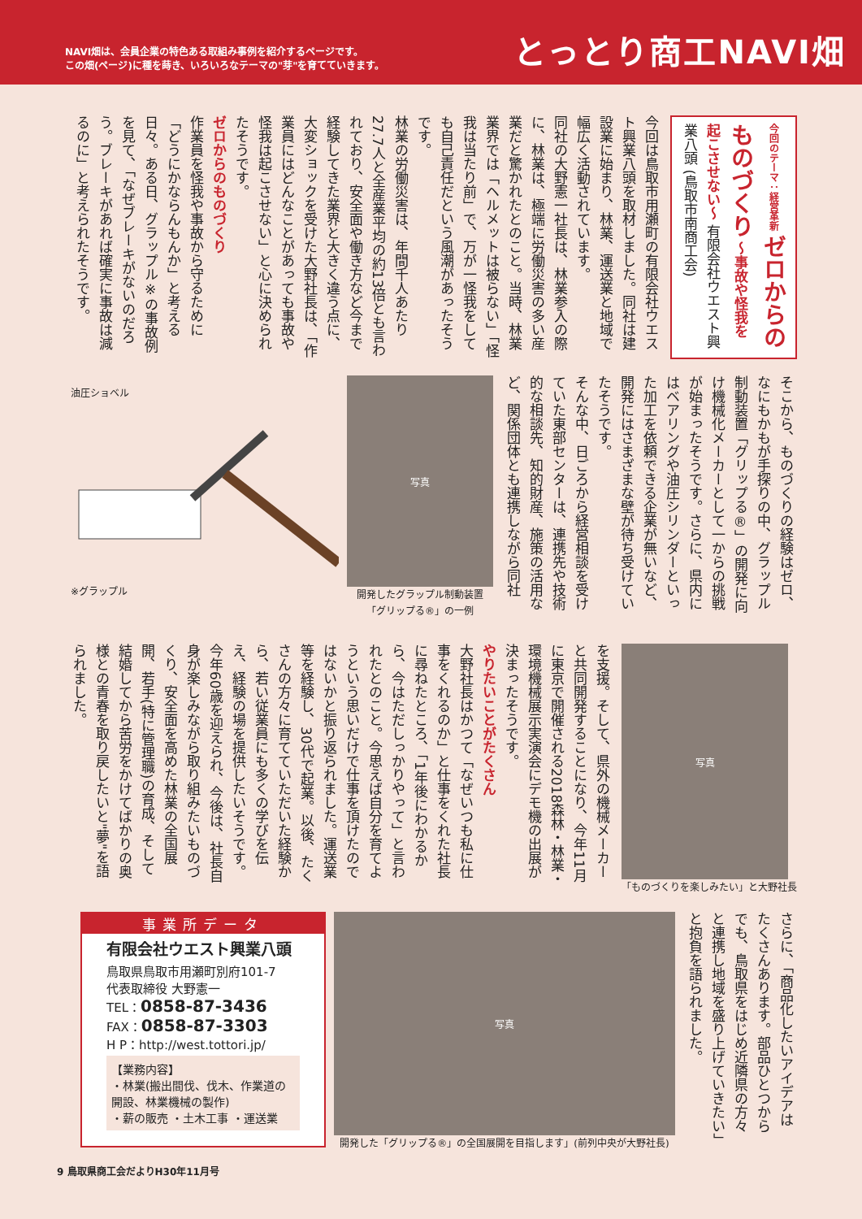NAVI畑は、会員企業の特色ある取組み事例を紹介するページです。
この畑(ページ)に種を蒔き、いろいろなテーマの"芽"を育てていきます。
とっとり商工NAVI畑
今回のテーマ：経営革新 ゼロからの ものづくり ～事故や怪我を起こさせない～ 有限会社ウエスト興業八頭 (鳥取市南商工会)
今回は鳥取市用瀬町の有限会社ウエスト興業八頭を取材しました。同社は建設業に始まり、林業、運送業と地域で幅広く活動されています。
同社の大野憲一社長は、林業参入の際に、林業は、極端に労働災害の多い産業だと驚かれたとのこと。当時、林業業界では「ヘルメットは被らない」「怪我は当たり前」で、万が一怪我をしても自己責任だという風潮があったそうです。
林業の労働災害は、年間千人あたり27.7人と全産業平均の約13倍とも言われており、安全面や働き方など今まで経験してきた業界と大きく違う点に、大変ショックを受けた大野社長は、「作業員にはどんなことがあっても事故や怪我は起こさせない」と心に決められたそうです。
ゼロからのものづくり
作業員を怪我や事故から守るために「どうにかならんもんか」と考える日々。ある日、グラップル※の事故例を見て、「なぜブレーキがないのだろう。ブレーキがあれば確実に事故は減るのに」と考えられたそうです。
そこから、ものづくりの経験はゼロ、なにもかもが手探りの中、グラップル制動装置「グリップる®」の開発に向け機械化メーカーとして一からの挑戦が始まったそうです。さらに、県内にはベアリングや油圧シリンダーといった加工を依頼できる企業が無いなど、開発にはさまざまな壁が待ち受けていたそうです。
そんな中、日ごろから経営相談を受けていた東部センターは、連携先や技術的な相談先、知的財産、施策の活用など、関係団体とも連携しながら同社
写真
開発したグラップル制動装置
「グリップる®」の一例
油圧ショベル
※グラップル
写真
「ものづくりを楽しみたい」と大野社長
を支援。そして、県外の機械メーカーと共同開発することになり、今年11月に東京で開催される2018森林・林業・環境機械展示実演会にデモ機の出展が決まったそうです。
やりたいことがたくさん
大野社長はかつて「なぜいつも私に仕事をくれるのか」と仕事をくれた社長に尋ねたところ、「1年後にわかるから、今はただしっかりやって」と言われたとのこと。今思えば自分を育てようという思いだけで仕事を頂けたのではないかと振り返られました。運送業等を経験し、30代で起業。以後、たくさんの方々に育てていただいた経験から、若い従業員にも多くの学びを伝え、経験の場を提供したいそうです。
今年60歳を迎えられ、今後は、社長自身が楽しみながら取り組みたいものづくり、安全面を高めた林業の全国展開、若手(特に管理職)の育成、そして結婚してから苦労をかけてばかりの奥様との青春を取り戻したいと"夢"を語られました。
さらに、「商品化したいアイデアはたくさんあります。部品ひとつからでも、鳥取県をはじめ近隣県の方々と連携し地域を盛り上げていきたい」と抱負を語られました。
写真
開発した「グリップる®」の全国展開を目指します」(前列中央が大野社長)
事業所データ
有限会社ウエスト興業八頭
鳥取県鳥取市用瀬町別府101-7
代表取締役 大野憲一
TEL：0858-87-3436
FAX：0858-87-3303
H P：http://west.tottori.jp/
【業務内容】
・林業(搬出間伐、伐木、作業道の開設、林業機械の製作)
・薪の販売 ・土木工事 ・運送業
9 鳥取県商工会だよりH30年11月号